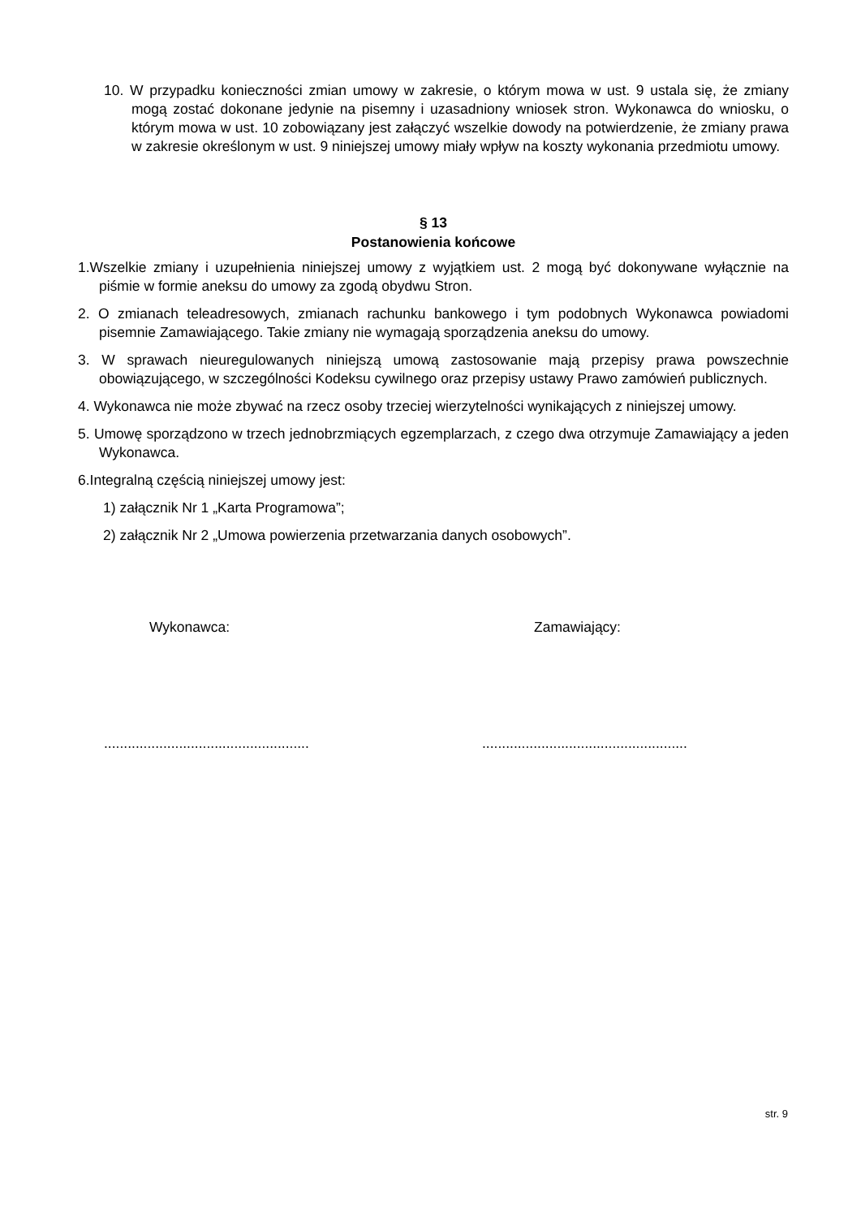10. W przypadku konieczności zmian umowy w zakresie, o którym mowa w ust. 9 ustala się, że zmiany mogą zostać dokonane jedynie na pisemny i uzasadniony wniosek stron. Wykonawca do wniosku, o którym mowa w ust. 10 zobowiązany jest załączyć wszelkie dowody na potwierdzenie, że zmiany prawa w zakresie określonym w ust. 9 niniejszej umowy miały wpływ na koszty wykonania przedmiotu umowy.
§ 13
Postanowienia końcowe
1.Wszelkie zmiany i uzupełnienia niniejszej umowy z wyjątkiem ust. 2 mogą być dokonywane wyłącznie na piśmie w formie aneksu do umowy za zgodą obydwu Stron.
2. O zmianach teleadresowych, zmianach rachunku bankowego i tym podobnych Wykonawca powiadomi pisemnie Zamawiającego. Takie zmiany nie wymagają sporządzenia aneksu do umowy.
3. W sprawach nieuregulowanych niniejszą umową zastosowanie mają przepisy prawa powszechnie obowiązującego, w szczególności Kodeksu cywilnego oraz przepisy ustawy Prawo zamówień publicznych.
4. Wykonawca nie może zbywać na rzecz osoby trzeciej wierzytelności wynikających z niniejszej umowy.
5. Umowę sporządzono w trzech jednobrzmiących egzemplarzach, z czego dwa otrzymuje Zamawiający a jeden Wykonawca.
6.Integralną częścią niniejszej umowy jest:
1) załącznik Nr 1 „Karta Programowa”;
2) załącznik Nr 2 „Umowa powierzenia przetwarzania danych osobowych”.
Wykonawca: Zamawiający:
....................................................
....................................................
str. 9